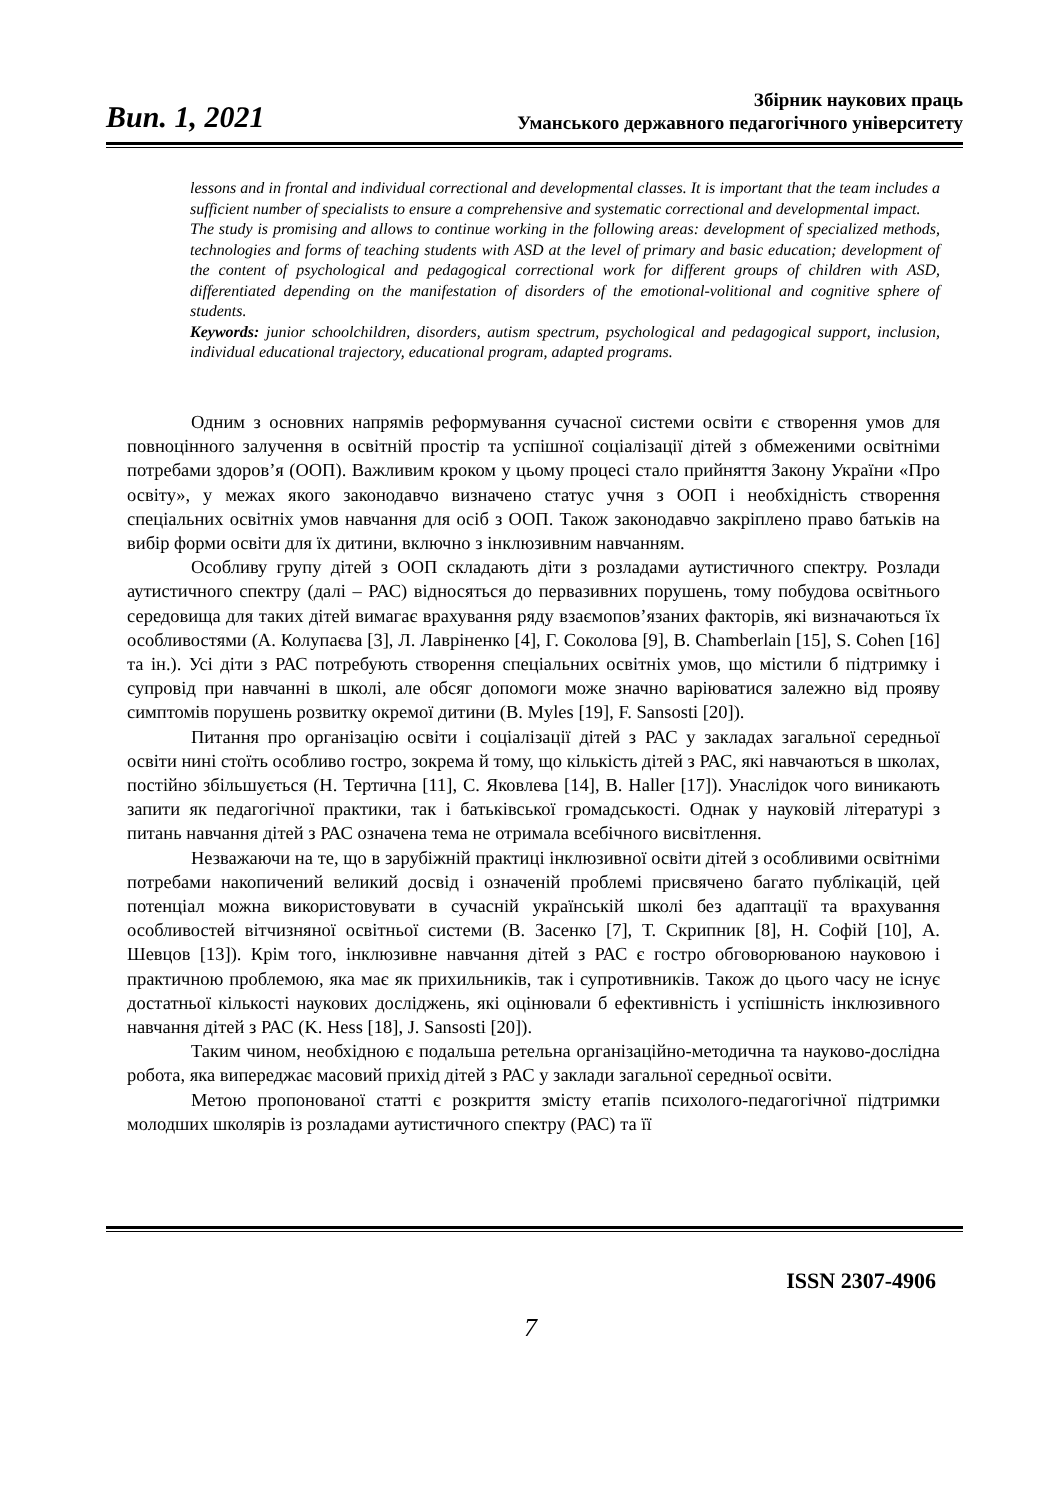Вип. 1, 2021
Збірник наукових праць
Уманського державного педагогічного університету
lessons and in frontal and individual correctional and developmental classes. It is important that the team includes a sufficient number of specialists to ensure a comprehensive and systematic correctional and developmental impact.
The study is promising and allows to continue working in the following areas: development of specialized methods, technologies and forms of teaching students with ASD at the level of primary and basic education; development of the content of psychological and pedagogical correctional work for different groups of children with ASD, differentiated depending on the manifestation of disorders of the emotional-volitional and cognitive sphere of students.
Keywords: junior schoolchildren, disorders, autism spectrum, psychological and pedagogical support, inclusion, individual educational trajectory, educational program, adapted programs.
Одним з основних напрямів реформування сучасної системи освіти є створення умов для повноцінного залучення в освітній простір та успішної соціалізації дітей з обмеженими освітніми потребами здоров’я (ООП). Важливим кроком у цьому процесі стало прийняття Закону України «Про освіту», у межах якого законодавчо визначено статус учня з ООП і необхідність створення спеціальних освітніх умов навчання для осіб з ООП. Також законодавчо закріплено право батьків на вибір форми освіти для їх дитини, включно з інклюзивним навчанням.
Особливу групу дітей з ООП складають діти з розладами аутистичного спектру. Розлади аутистичного спектру (далі – РАС) відносяться до первазивних порушень, тому побудова освітнього середовища для таких дітей вимагає врахування ряду взаємопов’язаних факторів, які визначаються їх особливостями (А. Колупаєва [3], Л. Лавріненко [4], Г. Соколова [9], B. Chamberlain [15], S. Cohen [16] та ін.). Усі діти з РАС потребують створення спеціальних освітніх умов, що містили б підтримку і супровід при навчанні в школі, але обсяг допомоги може значно варіюватися залежно від прояву симптомів порушень розвитку окремої дитини (B. Myles [19], F. Sansosti [20]).
Питання про організацію освіти і соціалізації дітей з РАС у закладах загальної середньої освіти нині стоїть особливо гостро, зокрема й тому, що кількість дітей з РАС, які навчаються в школах, постійно збільшується (Н. Тертична [11], С. Яковлева [14], B. Haller [17]). Унаслідок чого виникають запити як педагогічної практики, так і батьківської громадськості. Однак у науковій літературі з питань навчання дітей з РАС означена тема не отримала всебічного висвітлення.
Незважаючи на те, що в зарубіжній практиці інклюзивної освіти дітей з особливими освітніми потребами накопичений великий досвід і означеній проблемі присвячено багато публікацій, цей потенціал можна використовувати в сучасній українській школі без адаптації та врахування особливостей вітчизняної освітньої системи (В. Засенко [7], Т. Скрипник [8], Н. Софій [10], А. Шевцов [13]). Крім того, інклюзивне навчання дітей з РАС є гостро обговорюваною науковою і практичною проблемою, яка має як прихильників, так і супротивників. Також до цього часу не існує достатньої кількості наукових досліджень, які оцінювали б ефективність і успішність інклюзивного навчання дітей з РАС (K. Hess [18], J. Sansosti [20]).
Таким чином, необхідною є подальша ретельна організаційно-методична та науково-дослідна робота, яка випереджає масовий прихід дітей з РАС у заклади загальної середньої освіти.
Метою пропонованої статті є розкриття змісту етапів психолого-педагогічної підтримки молодших школярів із розладами аутистичного спектру (РАС) та її
ISSN 2307-4906
7